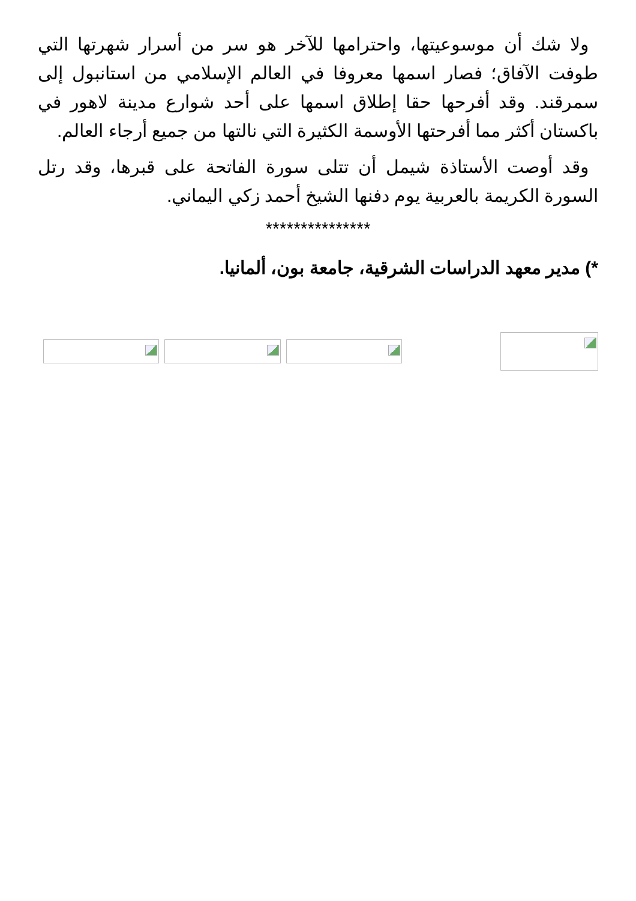ولا شك أن موسوعيتها، واحترامها للآخر هو سر من أسرار شهرتها التي طوفت الآفاق؛ فصار اسمها معروفا في العالم الإسلامي من استانبول إلى سمرقند. وقد أفرحها حقا إطلاق اسمها على أحد شوارع مدينة لاهور في باكستان أكثر مما أفرحتها الأوسمة الكثيرة التي نالتها من جميع أرجاء العالم.
وقد أوصت الأستاذة شيمل أن تتلى سورة الفاتحة على قبرها، وقد رتل السورة الكريمة بالعربية يوم دفنها الشيخ أحمد زكي اليماني.
***************
*) مدير معهد الدراسات الشرقية، جامعة بون، ألمانيا.